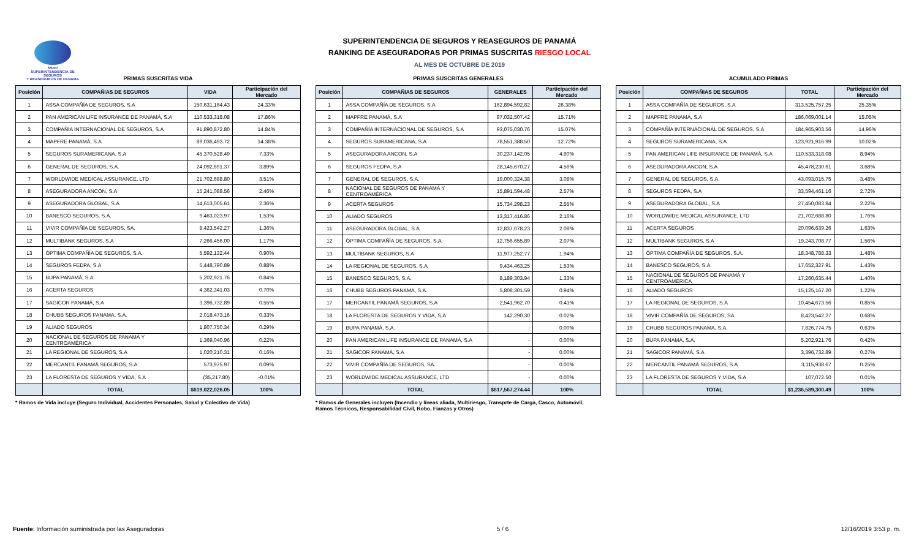SSRP
SUPERINTENDENCIA DE SEGUROS
Y REASEGUROS DE PANAMA
SUPERINTENDENCIA DE SEGUROS Y REASEGUROS DE PANAMÁ
RANKING DE ASEGURADORAS POR PRIMAS SUSCRITAS RIESGO LOCAL
AL MES DE OCTUBRE DE 2019
PRIMAS SUSCRITAS VIDA
| Posición | COMPAÑIAS DE SEGUROS | VIDA | Participación del Mercado |
| --- | --- | --- | --- |
| 1 | ASSA COMPAÑÍA DE SEGUROS, S.A | 150,631,164.43 | 24.33% |
| 2 | PAN AMERICAN LIFE INSURANCE DE PANAMÁ, S.A | 110,533,318.08 | 17.86% |
| 3 | COMPAÑÍA INTERNACIONAL DE SEGUROS, S.A | 91,890,872.80 | 14.84% |
| 4 | MAPFRE PANAMÁ, S.A | 89,036,493.72 | 14.38% |
| 5 | SEGUROS SURAMERICANA, S.A | 45,370,528.49 | 7.33% |
| 6 | GENERAL DE SEGUROS, S.A. | 24,092,691.37 | 3.89% |
| 7 | WORLDWIDE MEDICAL ASSURANCE, LTD | 21,702,688.80 | 3.51% |
| 8 | ASEGURADORA ANCON, S.A | 15,241,088.56 | 2.46% |
| 9 | ASEGURADORA GLOBAL, S.A | 14,613,005.61 | 2.36% |
| 10 | BANESCO SEGUROS, S.A. | 9,463,023.97 | 1.53% |
| 11 | VIVIR COMPAÑÍA DE SEGUROS, SA. | 8,423,542.27 | 1.36% |
| 12 | MULTIBANK SEGUROS, S.A | 7,266,456.00 | 1.17% |
| 13 | ÓPTIMA COMPAÑÍA DE SEGUROS, S.A. | 5,592,132.44 | 0.90% |
| 14 | SEGUROS FEDPA, S.A | 5,448,790.89 | 0.88% |
| 15 | BUPA PANAMÁ, S.A. | 5,202,921.76 | 0.84% |
| 16 | ACERTA SEGUROS | 4,362,341.03 | 0.70% |
| 17 | SAGICOR PANAMÁ, S.A | 3,396,732.89 | 0.55% |
| 18 | CHUBB SEGUROS PANAMA, S.A. | 2,018,473.16 | 0.33% |
| 19 | ALIADO SEGUROS | 1,807,750.34 | 0.29% |
| 20 | NACIONAL DE SEGUROS DE PANAMÁ Y CENTROAMÉRICA | 1,369,040.96 | 0.22% |
| 21 | LA REGIONAL DE SEGUROS, S.A | 1,020,210.31 | 0.16% |
| 22 | MERCANTIL PANAMÁ SEGUROS, S.A | 573,975.97 | 0.09% |
| 23 | LA FLORESTA DE SEGUROS Y VIDA, S.A | (35,217.80) | -0.01% |
| | TOTAL | $619,022,026.05 | 100% |
* Ramos de Vida incluye (Seguro Individual, Accidentes Personales, Salud y Colectivo de Vida)
PRIMAS SUSCRITAS GENERALES
| Posición | COMPAÑIAS DE SEGUROS | GENERALES | Participación del Mercado |
| --- | --- | --- | --- |
| 1 | ASSA COMPAÑÍA DE SEGUROS, S.A | 162,894,592.82 | 26.38% |
| 2 | MAPFRE PANAMÁ, S.A | 97,032,507.42 | 15.71% |
| 3 | COMPAÑÍA INTERNACIONAL DE SEGUROS, S.A | 93,075,030.76 | 15.07% |
| 4 | SEGUROS SURAMERICANA, S.A | 78,551,388.50 | 12.72% |
| 5 | ASEGURADORA ANCON, S.A | 30,237,142.05 | 4.90% |
| 6 | SEGUROS FEDPA, S.A | 28,145,670.27 | 4.56% |
| 7 | GENERAL DE SEGUROS, S.A. | 19,000,324.38 | 3.08% |
| 8 | NACIONAL DE SEGUROS DE PANAMÁ Y CENTROAMÉRICA | 15,891,594.48 | 2.57% |
| 9 | ACERTA SEGUROS | 15,734,298.23 | 2.55% |
| 10 | ALIADO SEGUROS | 13,317,416.86 | 2.16% |
| 11 | ASEGURADORA GLOBAL, S.A | 12,837,078.23 | 2.08% |
| 12 | ÓPTIMA COMPAÑÍA DE SEGUROS, S.A. | 12,756,655.89 | 2.07% |
| 13 | MULTIBANK SEGUROS, S.A | 11,977,252.77 | 1.94% |
| 14 | LA REGIONAL DE SEGUROS, S.A | 9,434,463.25 | 1.53% |
| 15 | BANESCO SEGUROS, S.A. | 8,189,303.94 | 1.33% |
| 16 | CHUBB SEGUROS PANAMA, S.A. | 5,808,301.59 | 0.94% |
| 17 | MERCANTIL PANAMÁ SEGUROS, S.A | 2,541,962.70 | 0.41% |
| 18 | LA FLORESTA DE SEGUROS Y VIDA, S.A | 142,290.30 | 0.02% |
| 19 | BUPA PANAMÁ, S.A. | - | 0.00% |
| 20 | PAN AMERICAN LIFE INSURANCE DE PANAMÁ, S.A | - | 0.00% |
| 21 | SAGICOR PANAMÁ, S.A | - | 0.00% |
| 22 | VIVIR COMPAÑÍA DE SEGUROS, SA. | - | 0.00% |
| 23 | WORLDWIDE MEDICAL ASSURANCE, LTD | - | 0.00% |
| | TOTAL | $617,567,274.44 | 100% |
* Ramos de Generales incluyen (Incendio y líneas aliada, Multiriesgo, Transprte de Carga, Casco, Automóvil, Ramos Técnicos, Responsabilidad Civil, Robo, Fianzas y Otros)
ACUMULADO PRIMAS
| Posición | COMPAÑIAS DE SEGUROS | TOTAL | Participación del Mercado |
| --- | --- | --- | --- |
| 1 | ASSA COMPAÑÍA DE SEGUROS, S.A | 313,525,757.25 | 25.35% |
| 2 | MAPFRE PANAMÁ, S.A | 186,069,001.14 | 15.05% |
| 3 | COMPAÑÍA INTERNACIONAL DE SEGUROS, S.A | 184,965,903.56 | 14.96% |
| 4 | SEGUROS SURAMERICANA, S.A | 123,921,916.99 | 10.02% |
| 5 | PAN AMERICAN LIFE INSURANCE DE PANAMÁ, S.A | 110,533,318.08 | 8.94% |
| 6 | ASEGURADORA ANCON, S.A | 45,478,230.61 | 3.68% |
| 7 | GENERAL DE SEGUROS, S.A. | 43,093,015.75 | 3.48% |
| 8 | SEGUROS FEDPA, S.A | 33,594,461.16 | 2.72% |
| 9 | ASEGURADORA GLOBAL, S.A | 27,450,083.84 | 2.22% |
| 10 | WORLDWIDE MEDICAL ASSURANCE, LTD | 21,702,688.80 | 1.76% |
| 11 | ACERTA SEGUROS | 20,096,639.26 | 1.63% |
| 12 | MULTIBANK SEGUROS, S.A | 19,243,708.77 | 1.56% |
| 13 | ÓPTIMA COMPAÑÍA DE SEGUROS, S.A. | 18,348,788.33 | 1.48% |
| 14 | BANESCO SEGUROS, S.A. | 17,652,327.91 | 1.43% |
| 15 | NACIONAL DE SEGUROS DE PANAMÁ Y CENTROAMÉRICA | 17,260,635.44 | 1.40% |
| 16 | ALIADO SEGUROS | 15,125,167.20 | 1.22% |
| 17 | LA REGIONAL DE SEGUROS, S.A | 10,454,673.56 | 0.85% |
| 18 | VIVIR COMPAÑÍA DE SEGUROS, SA. | 8,423,542.27 | 0.68% |
| 19 | CHUBB SEGUROS PANAMA, S.A. | 7,826,774.75 | 0.63% |
| 20 | BUPA PANAMÁ, S.A. | 5,202,921.76 | 0.42% |
| 21 | SAGICOR PANAMÁ, S.A | 3,396,732.89 | 0.27% |
| 22 | MERCANTIL PANAMÁ SEGUROS, S.A | 3,115,938.67 | 0.25% |
| 23 | LA FLORESTA DE SEGUROS Y VIDA, S.A | 107,072.50 | 0.01% |
| | TOTAL | $1,236,589,300.49 | 100% |
Fuente: Información suministrada por las Aseguradoras
5 / 6 12/16/2019 3:53 p. m.